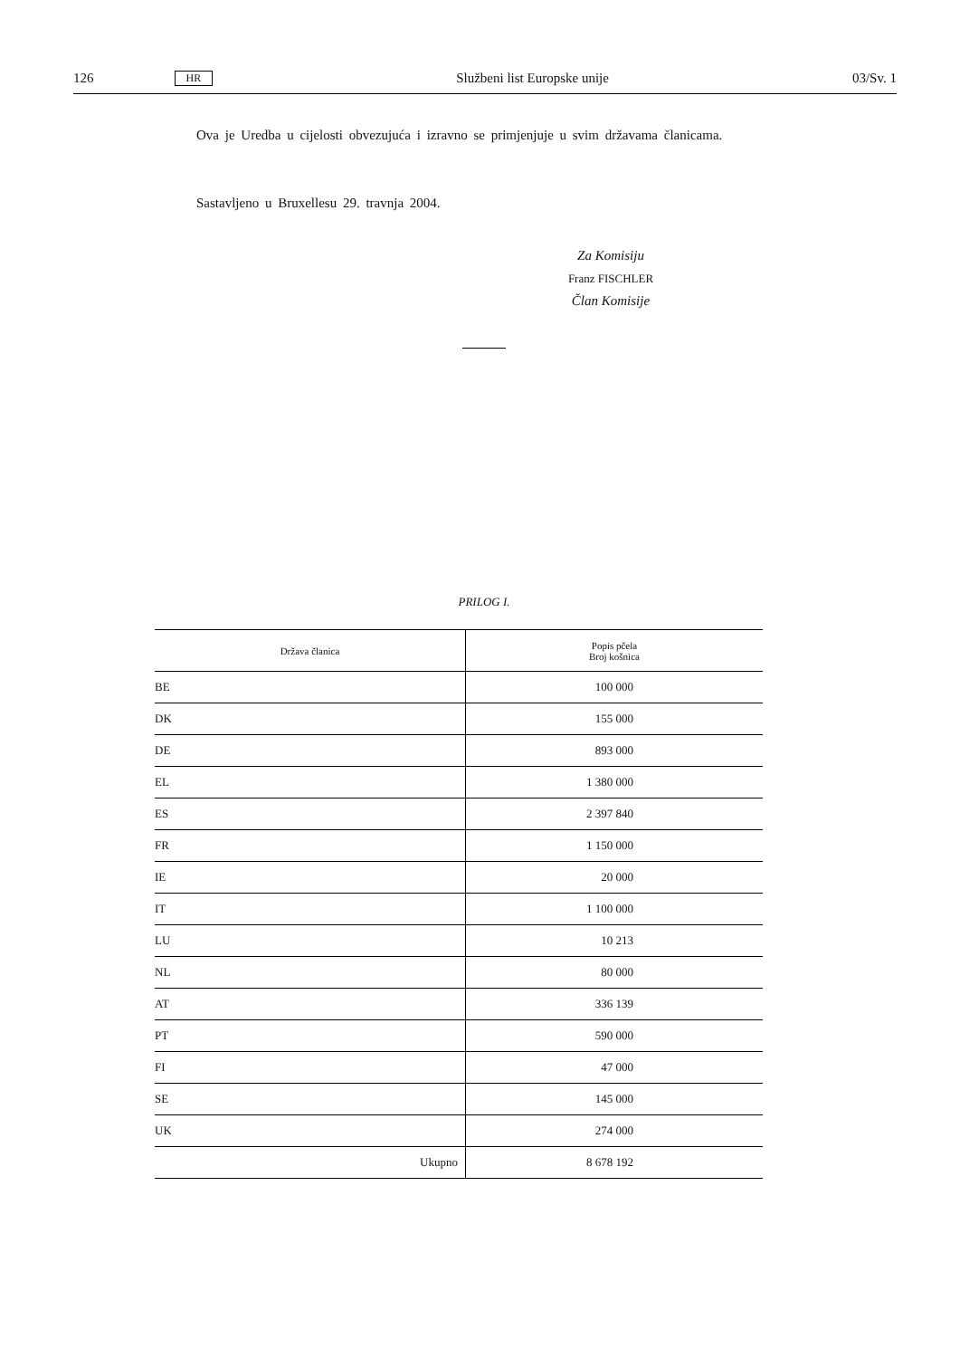126 HR Službeni list Europske unije 03/Sv. 1
Ova je Uredba u cijelosti obvezujuća i izravno se primjenjuje u svim državama članicama.
Sastavljeno u Bruxellesu 29. travnja 2004.
Za Komisiju
Franz FISCHLER
Član Komisije
PRILOG I.
| Država članica | Popis pčela Broj košnica |
| --- | --- |
| BE | 100 000 |
| DK | 155 000 |
| DE | 893 000 |
| EL | 1 380 000 |
| ES | 2 397 840 |
| FR | 1 150 000 |
| IE | 20 000 |
| IT | 1 100 000 |
| LU | 10 213 |
| NL | 80 000 |
| AT | 336 139 |
| PT | 590 000 |
| FI | 47 000 |
| SE | 145 000 |
| UK | 274 000 |
| Ukupno | 8 678 192 |